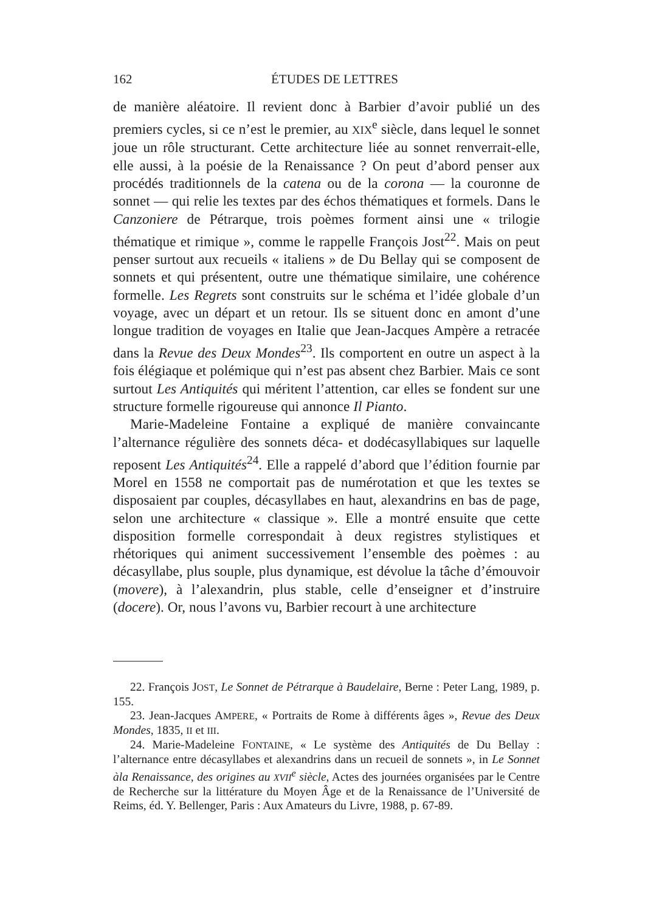162 ÉTUDES DE LETTRES
de manière aléatoire. Il revient donc à Barbier d’avoir publié un des premiers cycles, si ce n’est le premier, au XIX<sup>e</sup> siècle, dans lequel le sonnet joue un rôle structurant. Cette architecture liée au sonnet renverrait-elle, elle aussi, à la poésie de la Renaissance ? On peut d’abord penser aux procédés traditionnels de la catena ou de la corona — la couronne de sonnet — qui relie les textes par des échos thématiques et formels. Dans le Canzoniere de Pétrarque, trois poèmes forment ainsi une « trilogie thématique et rimique », comme le rappelle François Jost<sup>22</sup>. Mais on peut penser surtout aux recueils « italiens » de Du Bellay qui se composent de sonnets et qui présentent, outre une thématique similaire, une cohérence formelle. Les Regrets sont construits sur le schéma et l’idée globale d’un voyage, avec un départ et un retour. Ils se situent donc en amont d’une longue tradition de voyages en Italie que Jean-Jacques Ampère a retracée dans la Revue des Deux Mondes<sup>23</sup>. Ils comportent en outre un aspect à la fois élégiaque et polémique qui n’est pas absent chez Barbier. Mais ce sont surtout Les Antiquités qui méritent l’attention, car elles se fondent sur une structure formelle rigoureuse qui annonce Il Pianto.
Marie-Madeleine Fontaine a expliqué de manière convaincante l’alternance régulière des sonnets déca- et dodécasyllabiques sur laquelle reposent Les Antiquités<sup>24</sup>. Elle a rappelé d’abord que l’édition fournie par Morel en 1558 ne comportait pas de numérotation et que les textes se disposaient par couples, décasyllabes en haut, alexandrins en bas de page, selon une architecture « classique ». Elle a montré ensuite que cette disposition formelle correspondait à deux registres stylistiques et rhétoriques qui animent successivement l’ensemble des poèmes : au décasyllabe, plus souple, plus dynamique, est dévolue la tâche d’émouvoir (movere), à l’alexandrin, plus stable, celle d’enseigner et d’instruire (docere). Or, nous l’avons vu, Barbier recourt à une architecture
22. François JOST, Le Sonnet de Pétrarque à Baudelaire, Berne : Peter Lang, 1989, p. 155.
23. Jean-Jacques AMPERE, « Portraits de Rome à différents âges », Revue des Deux Mondes, 1835, II et III.
24. Marie-Madeleine FONTAINE, « Le système des Antiquités de Du Bellay : l’alternance entre décasyllabes et alexandrins dans un recueil de sonnets », in Le Sonnet àla Renaissance, des origines au XVII<sup>e</sup> siècle, Actes des journées organisées par le Centre de Recherche sur la littérature du Moyen Âge et de la Renaissance de l’Université de Reims, éd. Y. Bellenger, Paris : Aux Amateurs du Livre, 1988, p. 67-89.